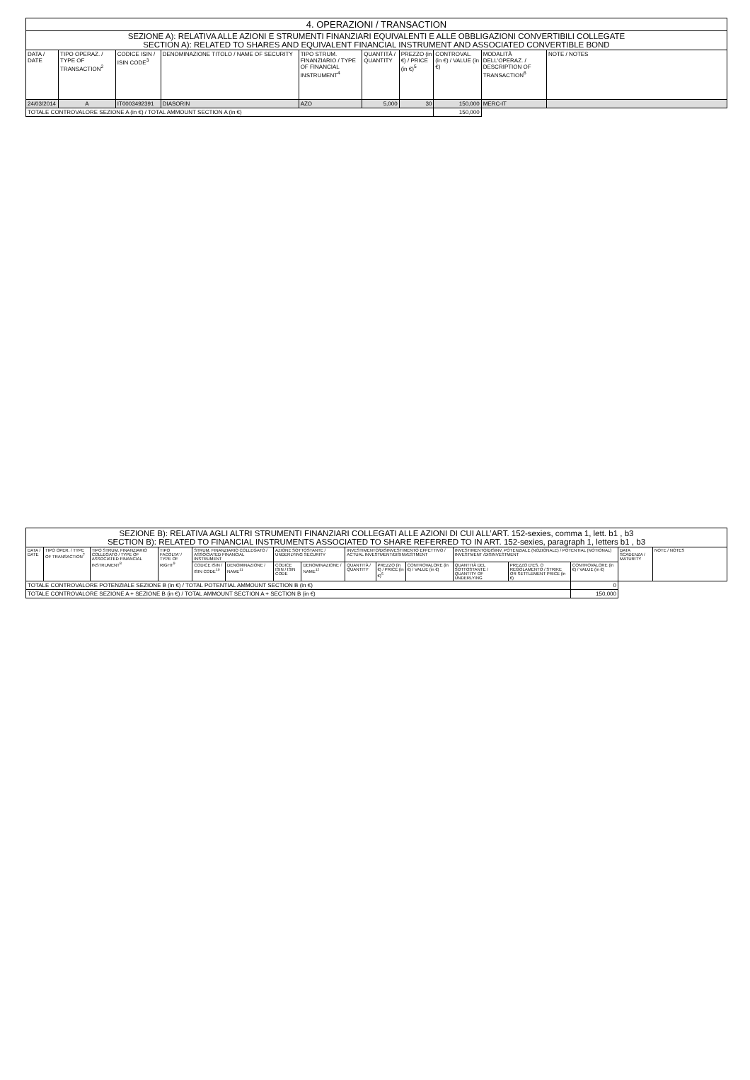| 4. OPERAZIONI / TRANSACTION | | | | | | | | | |
| SEZIONE A): RELATIVA ALLE AZIONI E STRUMENTI FINANZIARI EQUIVALENTI E ALLE OBBLIGAZIONI CONVERTIBILI COLLEGATE SECTION A): RELATED TO SHARES AND EQUIVALENT FINANCIAL INSTRUMENT AND ASSOCIATED CONVERTIBLE BOND | | | | | | | | | |
| DATA / DATE | TIPO OPERAZ. / TYPE OF TRANSACTION<sup>2</sup> | CODICE ISIN / ISIN CODE<sup>3</sup> | DENOMINAZIONE TITOLO / NAME OF SECURITY | TIPO STRUM. FINANZIARIO / TYPE OF FINANCIAL INSTRUMENT<sup>4</sup> | QUANTITÀ / QUANTITY | PREZZO (in €) / PRICE (in €)<sup>5</sup> | CONTROVAL. (in €) / VALUE (in €) | MODALITÀ DELL'OPERAZ. / DESCRIPTION OF TRANSACTION<sup>6</sup> | NOTE / NOTES |
| 24/03/2014 | A | IT0003492391 | DIASORIN | AZO | 5,000 | 30 | 150,000 | MERC-IT | |
| TOTALE CONTROVALORE SEZIONE A (in €) / TOTAL AMMOUNT SECTION A (in €) | | | | | | | 150,000 | | |
| SEZIONE B): RELATIVA AGLI ALTRI STRUMENTI FINANZIARI COLLEGATI ALLE AZIONI DI CUI ALL’ART. 152-sexies, comma 1, lett. b1 , b3 SECTION B): RELATED TO FINANCIAL INSTRUMENTS ASSOCIATED TO SHARE REFERRED TO IN ART. 152-sexies, paragraph 1, letters b1 , b3 | | | | | | | | | | | | | | | |
| DATA / DATE | TIPO OPER. / TYPE OF TRANSACTION<sup>7</sup> | TIPO STRUM. FINANZIARIO COLLEGATO / TYPE OF ASSOCIATED FINANCIAL INSTRUMENT<sup>8</sup> | TIPO FACOLTA' / TYPE OF RIGHT<sup>9</sup> | STRUM. FINANZIARIO COLLEGATO / ASSOCIATED FINANCIAL INSTRUMENT | | AZIONE SOTTOSTANTE / UNDERLYING SECURITY | | INVESTIMENTO/DISINVESTIMENTO EFFETTIVO / ACTUAL INVESTMENT/DISINVESTMENT | | | INVESTIMENTO/DISINV. POTENZIALE (NOZIONALE) / POTENTIAL (NOTIONAL) INVESTMENT /DISINVESTMENT | | | DATA SCADENZA / MATURITY | NOTE / NOTES |
| | | | | CODICE ISIN / ISIN CODE<sup>10</sup> | DENOMINAZIONE / NAME<sup>11</sup> | CODICE ISIN / ISIN CODE | DENOMINAZIONE / NAME<sup>12</sup> | QUANTITÀ / QUANTITY | PREZZO (in €) / PRICE (in €)<sup>5</sup> | CONTROVALORE (in €) / VALUE (in €) | QUANTITÀ DEL SOTTOSTANTE / QUANTITY OF UNDERLYING | PREZZO D'ES. O REGOLAMENTO / STRIKE OR SETTLEMENT PRICE (in €) | CONTROVALORE (in €) / VALUE (in €) | | |
| TOTALE CONTROVALORE POTENZIALE SEZIONE B (in €) / TOTAL POTENTIAL AMMOUNT SECTION B (in €) | | | | | | | | | | | | | 0 | | |
| TOTALE CONTROVALORE SEZIONE A + SEZIONE B (in €) / TOTAL AMMOUNT SECTION A + SECTION B (in €) | | | | | | | | | | | | | 150,000 | | |